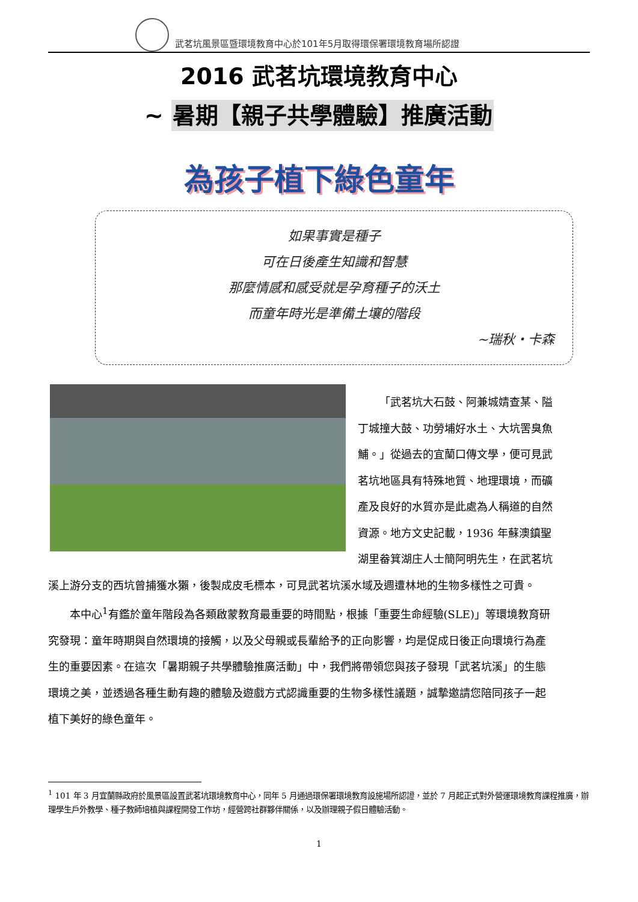武茗坑風景區暨環境教育中心於101年5月取得環保署環境教育場所認證
2016 武茗坑環境教育中心
~ 暑期【親子共學體驗】推廣活動
為孩子植下綠色童年
如果事實是種子
可在日後產生知識和智慧
那麼情感和感受就是孕育種子的沃土
而童年時光是準備土壤的階段
~瑞秋‧卡森
「武茗坑大石鼓、阿兼城婧查某、隘丁城撞大鼓、功勞埔好水土、大坑罟臭魚鯆。」從過去的宜蘭口傳文學，便可見武茗坑地區具有特殊地質、地理環境，而礦產及良好的水質亦是此處為人稱道的自然資源。地方文史記載，1936 年蘇澳鎮聖湖里畚箕湖庄人士簡阿明先生，在武茗坑溪上游分支的西坑曾捕獲水獺，後製成皮毛標本，可見武茗坑溪水域及週遭林地的生物多樣性之可貴。
本中心<sup>1</sup>有鑑於童年階段為各類啟蒙教育最重要的時間點，根據「重要生命經驗(SLE)」等環境教育研究發現：童年時期與自然環境的接觸，以及父母親或長輩給予的正向影響，均是促成日後正向環境行為產生的重要因素。在這次「暑期親子共學體驗推廣活動」中，我們將帶領您與孩子發現「武茗坑溪」的生態環境之美，並透過各種生動有趣的體驗及遊戲方式認識重要的生物多樣性議題，誠摯邀請您陪同孩子一起植下美好的綠色童年。
<sup>1</sup> 101 年 3 月宜蘭縣政府於風景區設置武茗坑環境教育中心，同年 5 月通過環保署環境教育設施場所認證，並於 7 月起正式對外營運環境教育課程推廣，辦理學生戶外教學、種子教師培植與課程開發工作坊，經營跨社群夥伴關係，以及辦理親子假日體驗活動。
1